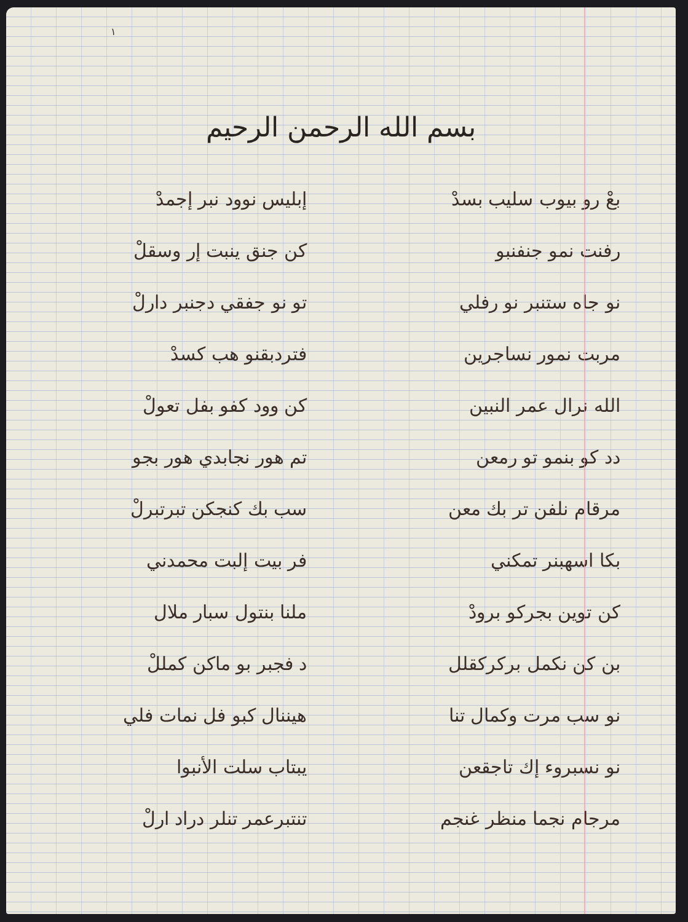١
بسم الله الرحمن الرحيم
بعْ رو بيوب سليب بسدْ
إبليس نوود نبر إجمدْ
رفنت نمو جنفنبو
كن جنق ينبت إر وسقلْ
نو جاه ستنبر نو رفلي
تو نو جفقي دجنبر دارلْ
مربت نمور نساجرين
فتردبقنو هب كسدْ
الله نرال عمر النبين
كن وود كفو بفل تعولْ
دد كو بنمو تو رمعن
تم هور نجابدي هور بجو
مرقام نلفن تر بك معن
سب بك كنجكن تبرتبرلْ
بكا اسهبنر تمكني
فر بيت إلبت محمدني
كن توين بجركو برودْ
ملنا بنتول سبار ملال
بن كن نكمل بركركقلل
د فجبر بو ماكن كمللْ
نو سب مرت وكمال تنا
هيننال كبو فل نمات فلي
نو نسبروء إك تاجقعن
يبتاب سلت الأنبوا
مرجام نجما منظر غنجم
تنتبرعمر تنلر دراد ارلْ